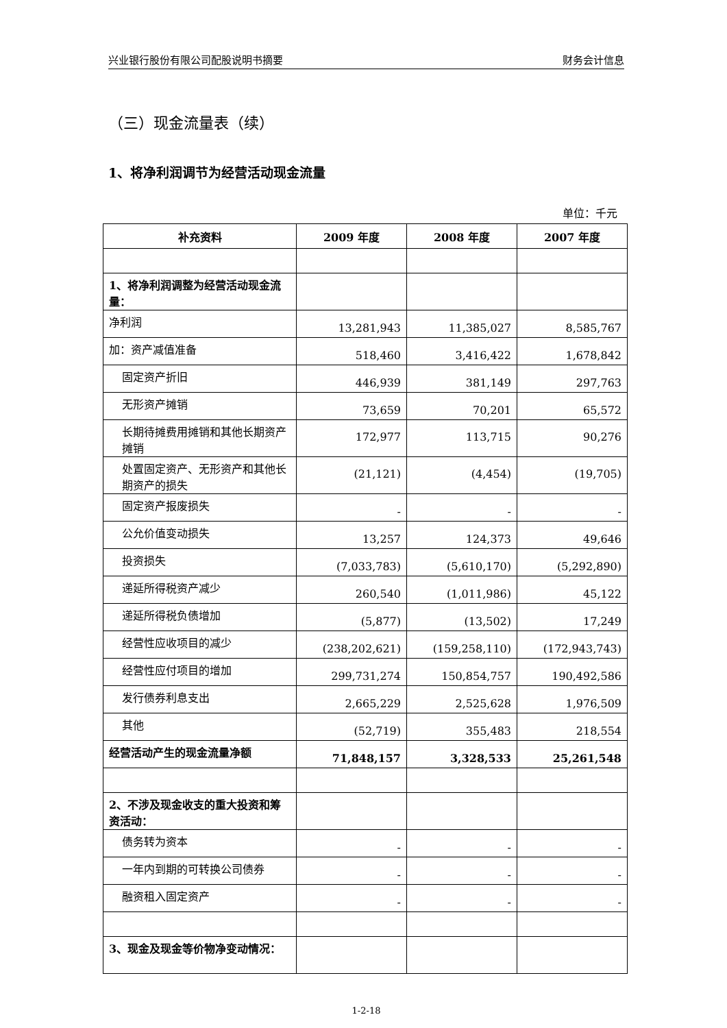兴业银行股份有限公司配股说明书摘要 财务会计信息
（三）现金流量表（续）
1、将净利润调节为经营活动现金流量
单位：千元
| 补充资料 | 2009 年度 | 2008 年度 | 2007 年度 |
| --- | --- | --- | --- |
| 1、将净利润调整为经营活动现金流量： | | | |
| 净利润 | 13,281,943 | 11,385,027 | 8,585,767 |
| 加：资产减值准备 | 518,460 | 3,416,422 | 1,678,842 |
| 固定资产折旧 | 446,939 | 381,149 | 297,763 |
| 无形资产摊销 | 73,659 | 70,201 | 65,572 |
| 长期待摊费用摊销和其他长期资产摊销 | 172,977 | 113,715 | 90,276 |
| 处置固定资产、无形资产和其他长期资产的损失 | (21,121) | (4,454) | (19,705) |
| 固定资产报废损失 | - | - | - |
| 公允价值变动损失 | 13,257 | 124,373 | 49,646 |
| 投资损失 | (7,033,783) | (5,610,170) | (5,292,890) |
| 递延所得税资产减少 | 260,540 | (1,011,986) | 45,122 |
| 递延所得税负债增加 | (5,877) | (13,502) | 17,249 |
| 经营性应收项目的减少 | (238,202,621) | (159,258,110) | (172,943,743) |
| 经营性应付项目的增加 | 299,731,274 | 150,854,757 | 190,492,586 |
| 发行债券利息支出 | 2,665,229 | 2,525,628 | 1,976,509 |
| 其他 | (52,719) | 355,483 | 218,554 |
| 经营活动产生的现金流量净额 | 71,848,157 | 3,328,533 | 25,261,548 |
| 2、不涉及现金收支的重大投资和筹资活动： | | | |
| 债务转为资本 | - | - | - |
| 一年内到期的可转换公司债券 | - | - | - |
| 融资租入固定资产 | - | - | - |
| 3、现金及现金等价物净变动情况： | | | |
1-2-18